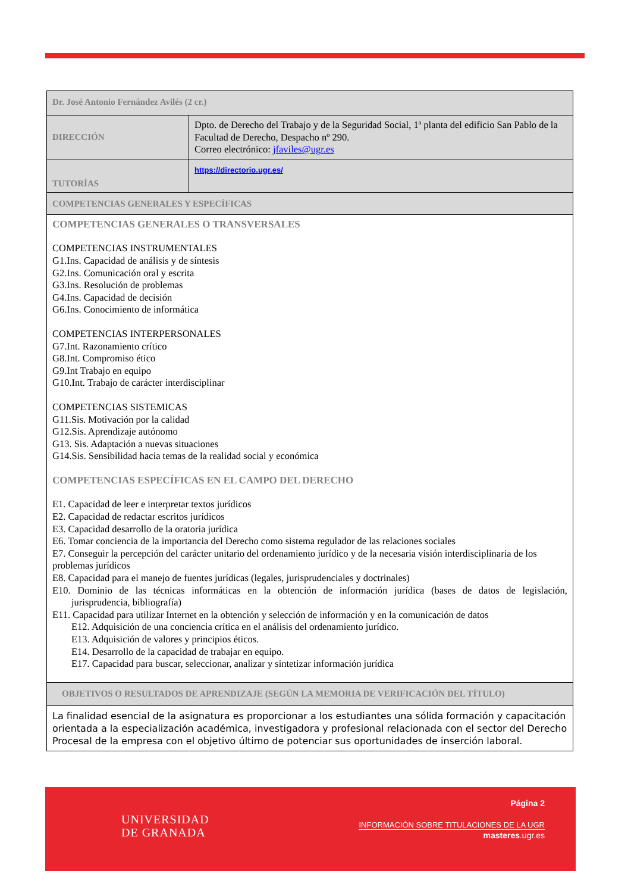| Dr. José Antonio Fernández Avilés (2 cr.) | |
| DIRECCIÓN | Dpto. de Derecho del Trabajo y de la Seguridad Social, 1ª planta del edificio San Pablo de la Facultad de Derecho, Despacho nº 290. Correo electrónico: jfaviles@ugr.es |
| TUTORÍAS | https://directorio.ugr.es/ |
| COMPETENCIAS GENERALES Y ESPECÍFICAS | |
| COMPETENCIAS GENERALES O TRANSVERSALES COMPETENCIAS INSTRUMENTALES G1.Ins. Capacidad de análisis y de síntesis G2.Ins. Comunicación oral y escrita G3.Ins. Resolución de problemas G4.Ins. Capacidad de decisión G6.Ins. Conocimiento de informática COMPETENCIAS INTERPERSONALES G7.Int. Razonamiento crítico G8.Int. Compromiso ético G9.Int Trabajo en equipo G10.Int. Trabajo de carácter interdisciplinar COMPETENCIAS SISTEMICAS G11.Sis. Motivación por la calidad G12.Sis. Aprendizaje autónomo G13. Sis. Adaptación a nuevas situaciones G14.Sis. Sensibilidad hacia temas de la realidad social y económica COMPETENCIAS ESPECÍFICAS EN EL CAMPO DEL DERECHO E1. Capacidad de leer e interpretar textos jurídicos E2. Capacidad de redactar escritos jurídicos E3. Capacidad desarrollo de la oratoria jurídica E6. Tomar conciencia de la importancia del Derecho como sistema regulador de las relaciones sociales E7. Conseguir la percepción del carácter unitario del ordenamiento jurídico y de la necesaria visión interdisciplinaria de los problemas jurídicos E8. Capacidad para el manejo de fuentes jurídicas (legales, jurisprudenciales y doctrinales) E10. Dominio de las técnicas informáticas en la obtención de información jurídica (bases de datos de legislación, jurisprudencia, bibliografía) E11. Capacidad para utilizar Internet en la obtención y selección de información y en la comunicación de datos E12. Adquisición de una conciencia crítica en el análisis del ordenamiento jurídico. E13. Adquisición de valores y principios éticos. E14. Desarrollo de la capacidad de trabajar en equipo. E17. Capacidad para buscar, seleccionar, analizar y sintetizar información jurídica | |
| OBJETIVOS O RESULTADOS DE APRENDIZAJE (SEGÚN LA MEMORIA DE VERIFICACIÓN DEL TÍTULO) | |
| La finalidad esencial de la asignatura es proporcionar a los estudiantes una sólida formación y capacitación orientada a la especialización académica, investigadora y profesional relacionada con el sector del Derecho Procesal de la empresa con el objetivo último de potenciar sus oportunidades de inserción laboral. | |
UNIVERSIDAD
DE GRANADA
Página 2
INFORMACIÓN SOBRE TITULACIONES DE LA UGR
masteres.ugr.es